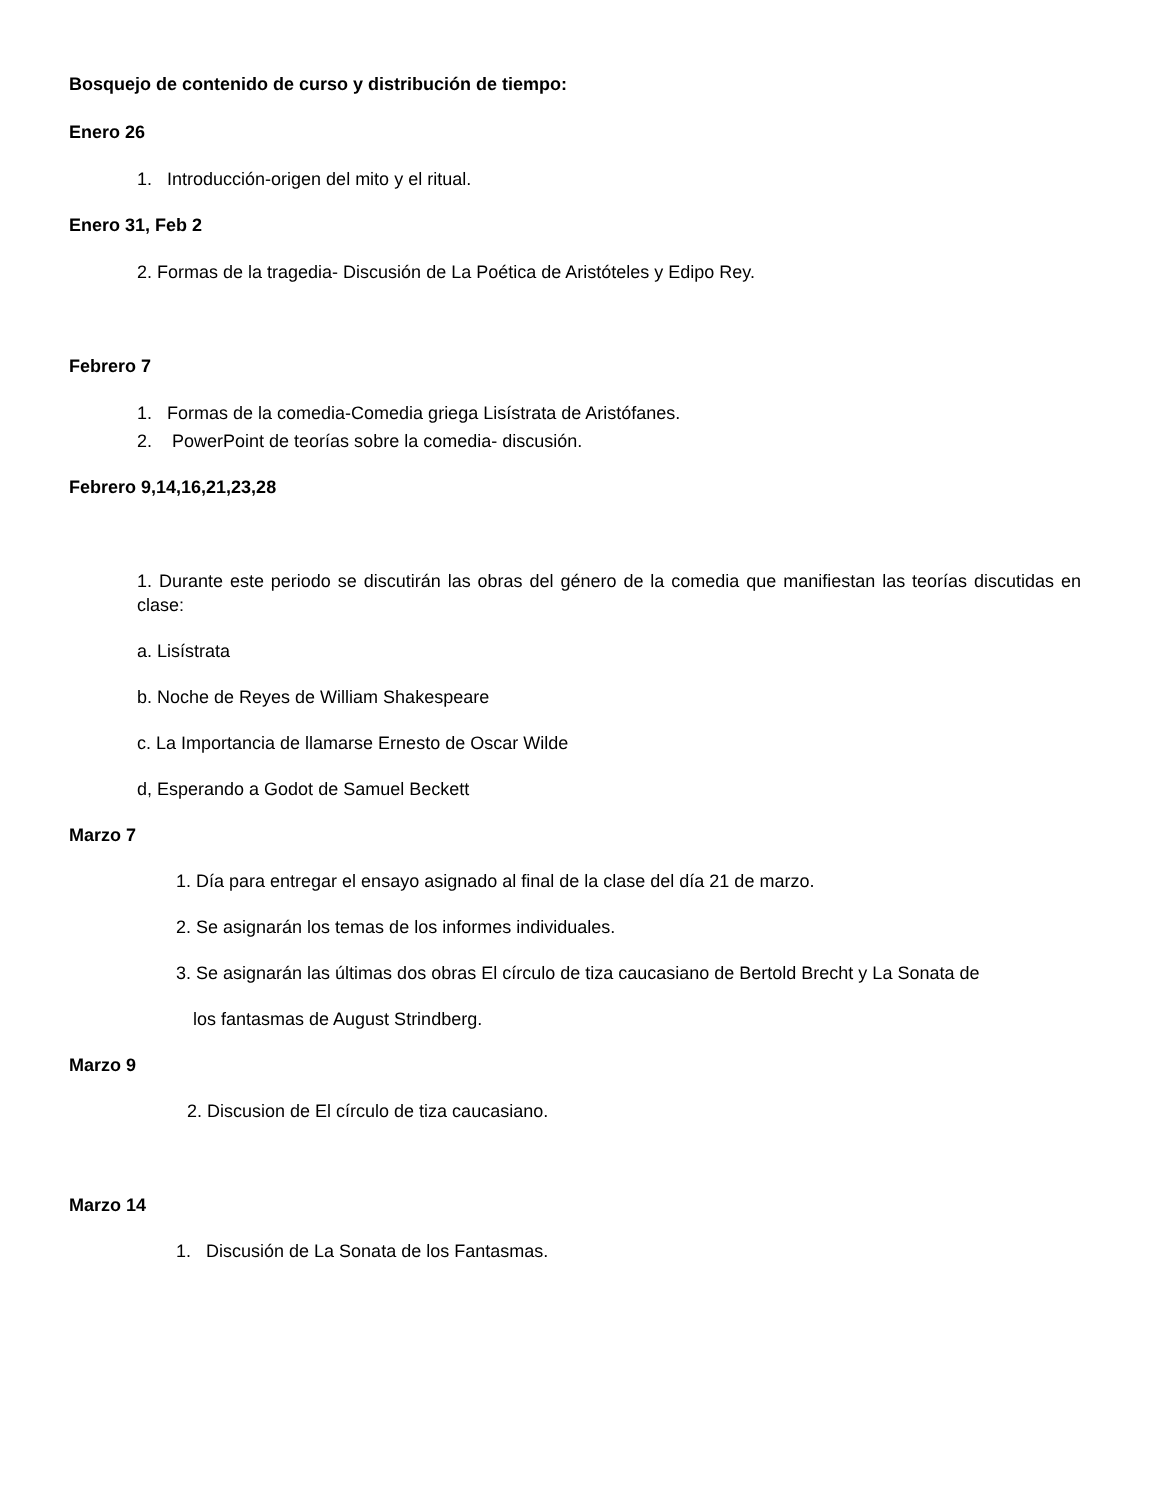Bosquejo de contenido de curso y distribución de tiempo:
Enero 26
1. Introducción-origen del mito y el ritual.
Enero 31, Feb 2
2. Formas de la tragedia- Discusión de La Poética de Aristóteles y Edipo Rey.
Febrero 7
1. Formas de la comedia-Comedia griega Lisístrata de Aristófanes.
2. PowerPoint de teorías sobre la comedia- discusión.
Febrero 9,14,16,21,23,28
1. Durante este periodo se discutirán las obras del género de la comedia que manifiestan las teorías discutidas en clase:
a. Lisístrata
b. Noche de Reyes de William Shakespeare
c. La Importancia de llamarse Ernesto de Oscar Wilde
d, Esperando a Godot de Samuel Beckett
Marzo 7
1. Día para entregar el ensayo asignado al final de la clase del día 21 de marzo.
2. Se asignarán los temas de los informes individuales.
3. Se asignarán las últimas dos obras El círculo de tiza caucasiano de Bertold Brecht y La Sonata de
los fantasmas de August Strindberg.
Marzo 9
2. Discusion de El círculo de tiza caucasiano.
Marzo 14
1. Discusión de La Sonata de los Fantasmas.